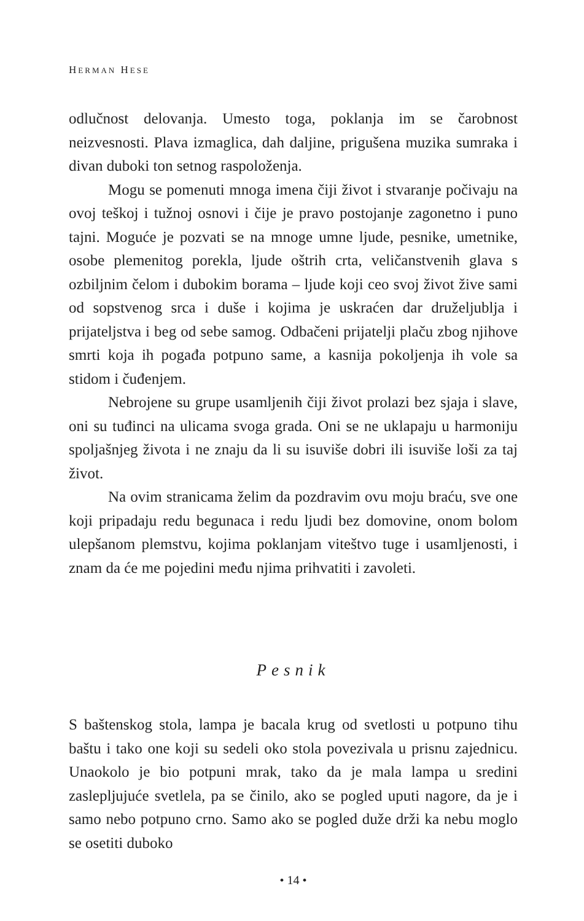HERMAN HESE
odlučnost delovanja. Umesto toga, poklanja im se čarobnost neizvesnosti. Plava izmaglica, dah daljine, prigušena muzika sumraka i divan duboki ton setnog raspoloženja.
Mogu se pomenuti mnoga imena čiji život i stvaranje počivaju na ovoj teškoj i tužnoj osnovi i čije je pravo postojanje zagonetno i puno tajni. Moguće je pozvati se na mnoge umne ljude, pesnike, umetnike, osobe plemenitog porekla, ljude oštrih crta, veličanstvenih glava s ozbiljnim čelom i dubokim borama – ljude koji ceo svoj život žive sami od sopstvenog srca i duše i kojima je uskraćen dar druželjublja i prijateljstva i beg od sebe samog. Odbačeni prijatelji plaču zbog njihove smrti koja ih pogađa potpuno same, a kasnija pokoljenja ih vole sa stidom i čuđenjem.
Nebrojene su grupe usamljenih čiji život prolazi bez sjaja i slave, oni su tuđinci na ulicama svoga grada. Oni se ne uklapaju u harmoniju spoljašnjeg života i ne znaju da li su isuviše dobri ili isuviše loši za taj život.
Na ovim stranicama želim da pozdravim ovu moju braću, sve one koji pripadaju redu begunaca i redu ljudi bez domovine, onom bolom ulepšanom plemstvu, kojima poklanjam viteštvo tuge i usamljenosti, i znam da će me pojedini među njima prihvatiti i zavoleti.
Pesnik
S baštenskog stola, lampa je bacala krug od svetlosti u potpuno tihu baštu i tako one koji su sedeli oko stola povezivala u prisnu zajednicu. Unaokolo je bio potpuni mrak, tako da je mala lampa u sredini zaslepljujuće svetlela, pa se činilo, ako se pogled uputi nagore, da je i samo nebo potpuno crno. Samo ako se pogled duže drži ka nebu moglo se osetiti duboko
• 14 •